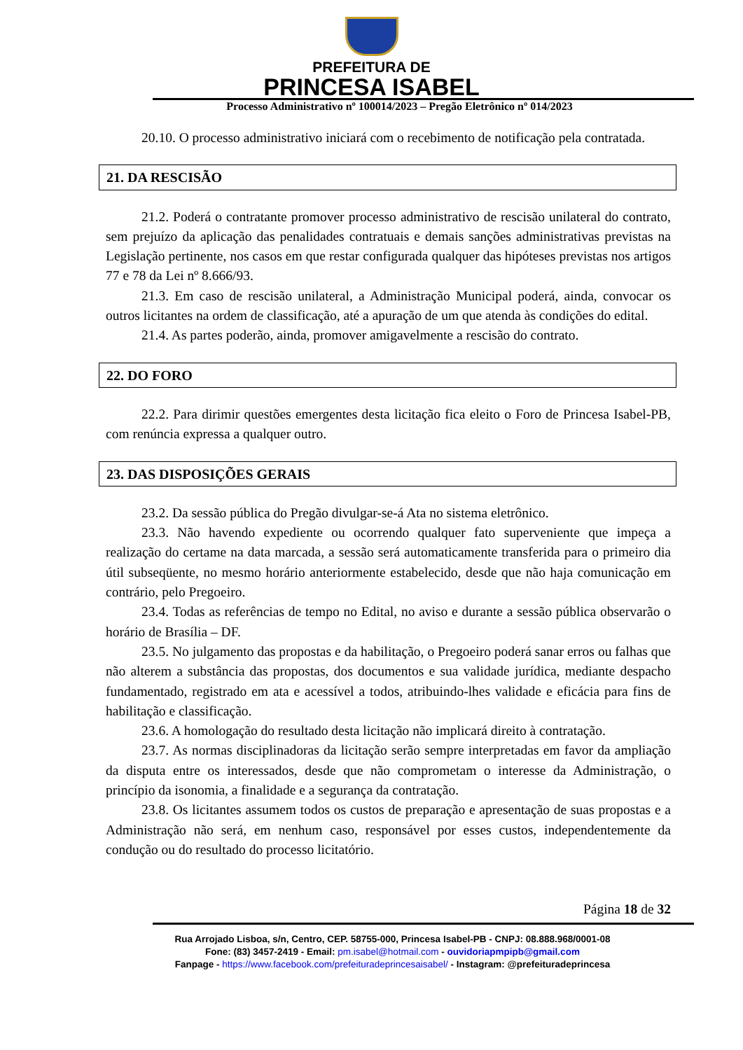PREFEITURA DE
PRINCESA ISABEL
Processo Administrativo nº 100014/2023 – Pregão Eletrônico nº 014/2023
20.10. O processo administrativo iniciará com o recebimento de notificação pela contratada.
21. DA RESCISÃO
21.2. Poderá o contratante promover processo administrativo de rescisão unilateral do contrato, sem prejuízo da aplicação das penalidades contratuais e demais sanções administrativas previstas na Legislação pertinente, nos casos em que restar configurada qualquer das hipóteses previstas nos artigos 77 e 78 da Lei nº 8.666/93.
21.3. Em caso de rescisão unilateral, a Administração Municipal poderá, ainda, convocar os outros licitantes na ordem de classificação, até a apuração de um que atenda às condições do edital.
21.4. As partes poderão, ainda, promover amigavelmente a rescisão do contrato.
22. DO FORO
22.2. Para dirimir questões emergentes desta licitação fica eleito o Foro de Princesa Isabel-PB, com renúncia expressa a qualquer outro.
23. DAS DISPOSIÇÕES GERAIS
23.2. Da sessão pública do Pregão divulgar-se-á Ata no sistema eletrônico.
23.3. Não havendo expediente ou ocorrendo qualquer fato superveniente que impeça a realização do certame na data marcada, a sessão será automaticamente transferida para o primeiro dia útil subseqüente, no mesmo horário anteriormente estabelecido, desde que não haja comunicação em contrário, pelo Pregoeiro.
23.4. Todas as referências de tempo no Edital, no aviso e durante a sessão pública observarão o horário de Brasília – DF.
23.5. No julgamento das propostas e da habilitação, o Pregoeiro poderá sanar erros ou falhas que não alterem a substância das propostas, dos documentos e sua validade jurídica, mediante despacho fundamentado, registrado em ata e acessível a todos, atribuindo-lhes validade e eficácia para fins de habilitação e classificação.
23.6. A homologação do resultado desta licitação não implicará direito à contratação.
23.7. As normas disciplinadoras da licitação serão sempre interpretadas em favor da ampliação da disputa entre os interessados, desde que não comprometam o interesse da Administração, o princípio da isonomia, a finalidade e a segurança da contratação.
23.8. Os licitantes assumem todos os custos de preparação e apresentação de suas propostas e a Administração não será, em nenhum caso, responsável por esses custos, independentemente da condução ou do resultado do processo licitatório.
Página 18 de 32
Rua Arrojado Lisboa, s/n, Centro, CEP. 58755-000, Princesa Isabel-PB - CNPJ: 08.888.968/0001-08
Fone: (83) 3457-2419 - Email: pm.isabel@hotmail.com - ouvidoriapmpipb@gmail.com
Fanpage - https://www.facebook.com/prefeituradeprincesaisabel/ - Instagram: @prefeituradeprincesa